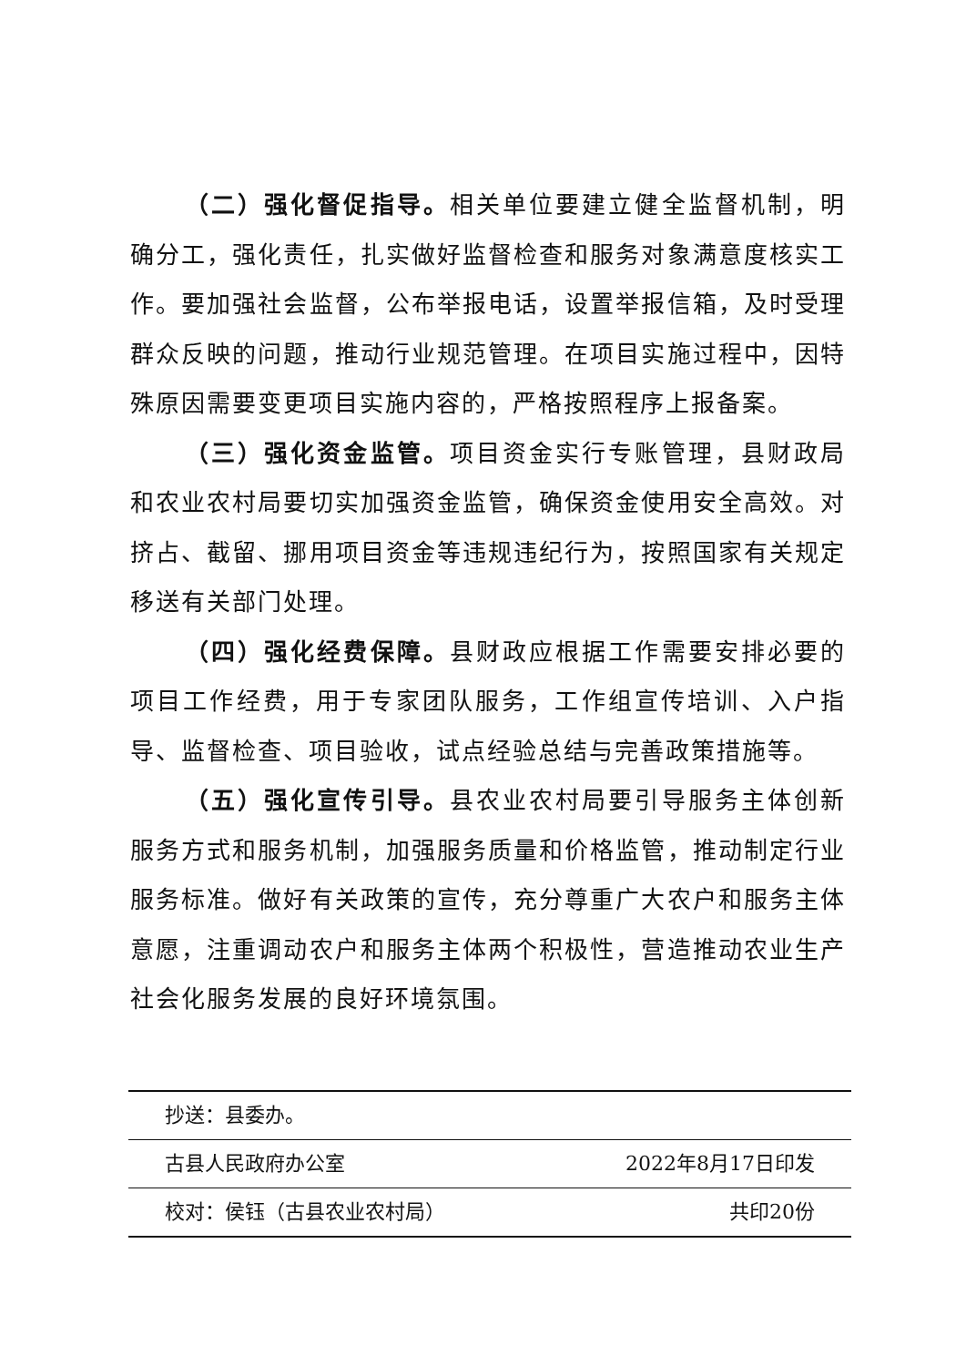（二）强化督促指导。相关单位要建立健全监督机制，明确分工，强化责任，扎实做好监督检查和服务对象满意度核实工作。要加强社会监督，公布举报电话，设置举报信箱，及时受理群众反映的问题，推动行业规范管理。在项目实施过程中，因特殊原因需要变更项目实施内容的，严格按照程序上报备案。
（三）强化资金监管。项目资金实行专账管理，县财政局和农业农村局要切实加强资金监管，确保资金使用安全高效。对挤占、截留、挪用项目资金等违规违纪行为，按照国家有关规定移送有关部门处理。
（四）强化经费保障。县财政应根据工作需要安排必要的项目工作经费，用于专家团队服务，工作组宣传培训、入户指导、监督检查、项目验收，试点经验总结与完善政策措施等。
（五）强化宣传引导。县农业农村局要引导服务主体创新服务方式和服务机制，加强服务质量和价格监管，推动制定行业服务标准。做好有关政策的宣传，充分尊重广大农户和服务主体意愿，注重调动农户和服务主体两个积极性，营造推动农业生产社会化服务发展的良好环境氛围。
抄送：县委办。
古县人民政府办公室 2022年8月17日印发
校对：侯钰（古县农业农村局） 共印20份